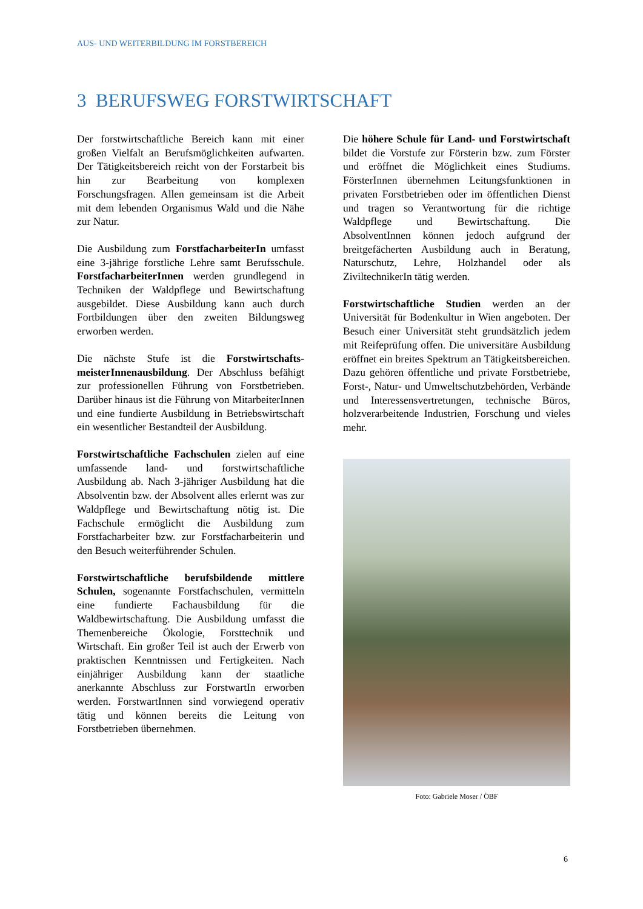AUS- UND WEITERBILDUNG IM FORSTBEREICH
3 BERUFSWEG FORSTWIRTSCHAFT
Der forstwirtschaftliche Bereich kann mit einer großen Vielfalt an Berufsmöglichkeiten aufwarten. Der Tätigkeitsbereich reicht von der Forstarbeit bis hin zur Bearbeitung von komplexen Forschungsfragen. Allen gemeinsam ist die Arbeit mit dem lebenden Organismus Wald und die Nähe zur Natur.
Die Ausbildung zum ForstfacharbeiterIn umfasst eine 3-jährige forstliche Lehre samt Berufsschule. ForstfacharbeiterInnen werden grundlegend in Techniken der Waldpflege und Bewirtschaftung ausgebildet. Diese Ausbildung kann auch durch Fortbildungen über den zweiten Bildungsweg erworben werden.
Die nächste Stufe ist die Forstwirtschafts-meisterInnenausbildung. Der Abschluss befähigt zur professionellen Führung von Forstbetrieben. Darüber hinaus ist die Führung von MitarbeiterInnen und eine fundierte Ausbildung in Betriebswirtschaft ein wesentlicher Bestandteil der Ausbildung.
Forstwirtschaftliche Fachschulen zielen auf eine umfassende land- und forstwirtschaftliche Ausbildung ab. Nach 3-jähriger Ausbildung hat die Absolventin bzw. der Absolvent alles erlernt was zur Waldpflege und Bewirtschaftung nötig ist. Die Fachschule ermöglicht die Ausbildung zum Forstfacharbeiter bzw. zur Forstfacharbeiterin und den Besuch weiterführender Schulen.
Forstwirtschaftliche berufsbildende mittlere Schulen, sogenannte Forstfachschulen, vermitteln eine fundierte Fachausbildung für die Waldbewirtschaftung. Die Ausbildung umfasst die Themenbereiche Ökologie, Forsttechnik und Wirtschaft. Ein großer Teil ist auch der Erwerb von praktischen Kenntnissen und Fertigkeiten. Nach einjähriger Ausbildung kann der staatliche anerkannte Abschluss zur ForstwartIn erworben werden. ForstwartInnen sind vorwiegend operativ tätig und können bereits die Leitung von Forstbetrieben übernehmen.
Die höhere Schule für Land- und Forstwirtschaft bildet die Vorstufe zur Försterin bzw. zum Förster und eröffnet die Möglichkeit eines Studiums. FörsterInnen übernehmen Leitungsfunktionen in privaten Forstbetrieben oder im öffentlichen Dienst und tragen so Verantwortung für die richtige Waldpflege und Bewirtschaftung. Die AbsolventInnen können jedoch aufgrund der breitgefächerten Ausbildung auch in Beratung, Naturschutz, Lehre, Holzhandel oder als ZiviltechnikerIn tätig werden.
Forstwirtschaftliche Studien werden an der Universität für Bodenkultur in Wien angeboten. Der Besuch einer Universität steht grundsätzlich jedem mit Reifeprüfung offen. Die universitäre Ausbildung eröffnet ein breites Spektrum an Tätigkeitsbereichen. Dazu gehören öffentliche und private Forstbetriebe, Forst-, Natur- und Umweltschutzbehörden, Verbände und Interessensvertretungen, technische Büros, holzverarbeitende Industrien, Forschung und vieles mehr.
Foto: Gabriele Moser / ÖBF
6